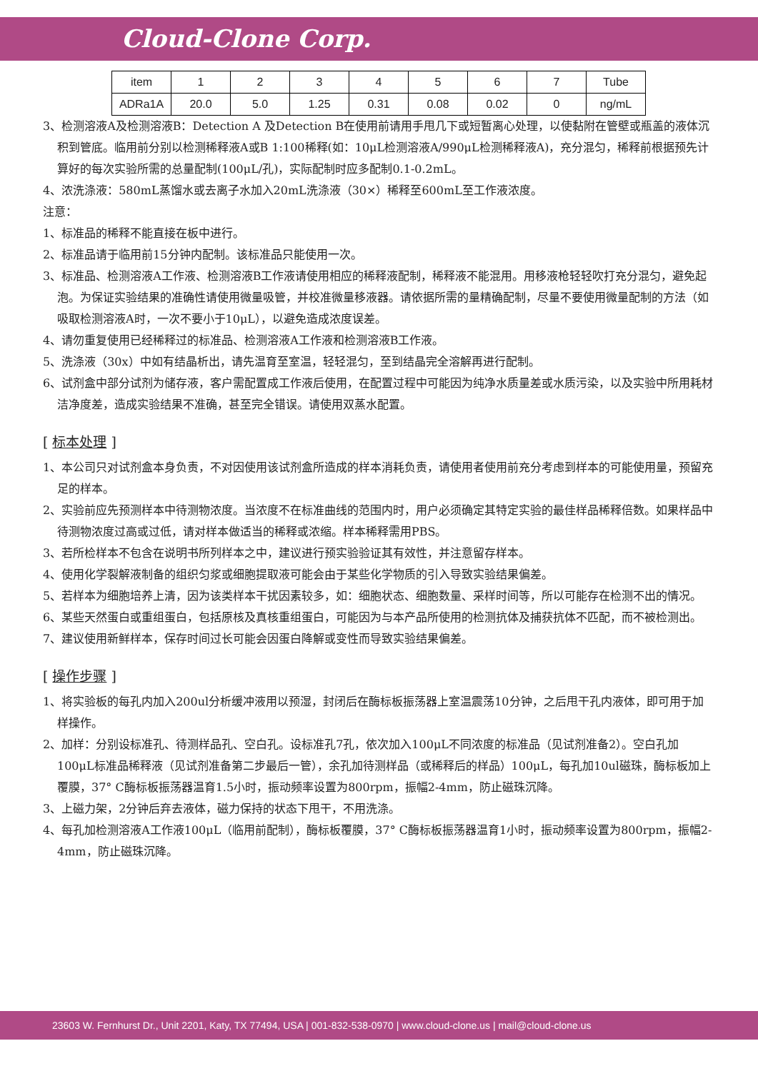Cloud-Clone Corp.
| item | 1 | 2 | 3 | 4 | 5 | 6 | 7 | Tube |
| ADRa1A | 20.0 | 5.0 | 1.25 | 0.31 | 0.08 | 0.02 | 0 | ng/mL |
3、检测溶液A及检测溶液B：Detection A 及Detection B在使用前请用手甩几下或短暂离心处理，以使黏附在管壁或瓶盖的液体沉积到管底。临用前分别以检测稀释液A或B 1:100稀释(如：10μL检测溶液A/990μL检测稀释液A)，充分混匀，稀释前根据预先计算好的每次实验所需的总量配制(100μL/孔)，实际配制时应多配制0.1-0.2mL。
4、浓洗涤液：580mL蒸馏水或去离子水加入20mL洗涤液（30×）稀释至600mL至工作液浓度。
注意：
1、标准品的稀释不能直接在板中进行。
2、标准品请于临用前15分钟内配制。该标准品只能使用一次。
3、标准品、检测溶液A工作液、检测溶液B工作液请使用相应的稀释液配制，稀释液不能混用。用移液枪轻轻吹打充分混匀，避免起泡。为保证实验结果的准确性请使用微量吸管，并校准微量移液器。请依据所需的量精确配制，尽量不要使用微量配制的方法（如吸取检测溶液A时，一次不要小于10μL），以避免造成浓度误差。
4、请勿重复使用已经稀释过的标准品、检测溶液A工作液和检测溶液B工作液。
5、洗涤液（30x）中如有结晶析出，请先温育至室温，轻轻混匀，至到结晶完全溶解再进行配制。
6、试剂盒中部分试剂为储存液，客户需配置成工作液后使用，在配置过程中可能因为纯净水质量差或水质污染，以及实验中所用耗材洁净度差，造成实验结果不准确，甚至完全错误。请使用双蒸水配置。
[ 标本处理 ]
1、本公司只对试剂盒本身负责，不对因使用该试剂盒所造成的样本消耗负责，请使用者使用前充分考虑到样本的可能使用量，预留充足的样本。
2、实验前应先预测样本中待测物浓度。当浓度不在标准曲线的范围内时，用户必须确定其特定实验的最佳样品稀释倍数。如果样品中待测物浓度过高或过低，请对样本做适当的稀释或浓缩。样本稀释需用PBS。
3、若所检样本不包含在说明书所列样本之中，建议进行预实验验证其有效性，并注意留存样本。
4、使用化学裂解液制备的组织匀浆或细胞提取液可能会由于某些化学物质的引入导致实验结果偏差。
5、若样本为细胞培养上清，因为该类样本干扰因素较多，如：细胞状态、细胞数量、采样时间等，所以可能存在检测不出的情况。
6、某些天然蛋白或重组蛋白，包括原核及真核重组蛋白，可能因为与本产品所使用的检测抗体及捕获抗体不匹配，而不被检测出。
7、建议使用新鲜样本，保存时间过长可能会因蛋白降解或变性而导致实验结果偏差。
[ 操作步骤 ]
1、将实验板的每孔内加入200ul分析缓冲液用以预湿，封闭后在酶标板振荡器上室温震荡10分钟，之后甩干孔内液体，即可用于加样操作。
2、加样：分别设标准孔、待测样品孔、空白孔。设标准孔7孔，依次加入100μL不同浓度的标准品（见试剂准备2）。空白孔加100μL标准品稀释液（见试剂准备第二步最后一管），余孔加待测样品（或稀释后的样品）100μL，每孔加10ul磁珠，酶标板加上覆膜，37° C酶标板振荡器温育1.5小时，振动频率设置为800rpm，振幅2-4mm，防止磁珠沉降。
3、上磁力架，2分钟后弃去液体，磁力保持的状态下甩干，不用洗涤。
4、每孔加检测溶液A工作液100μL（临用前配制），酶标板覆膜，37° C酶标板振荡器温育1小时，振动频率设置为800rpm，振幅2-4mm，防止磁珠沉降。
23603 W. Fernhurst Dr., Unit 2201, Katy, TX 77494, USA | 001-832-538-0970 | www.cloud-clone.us | mail@cloud-clone.us